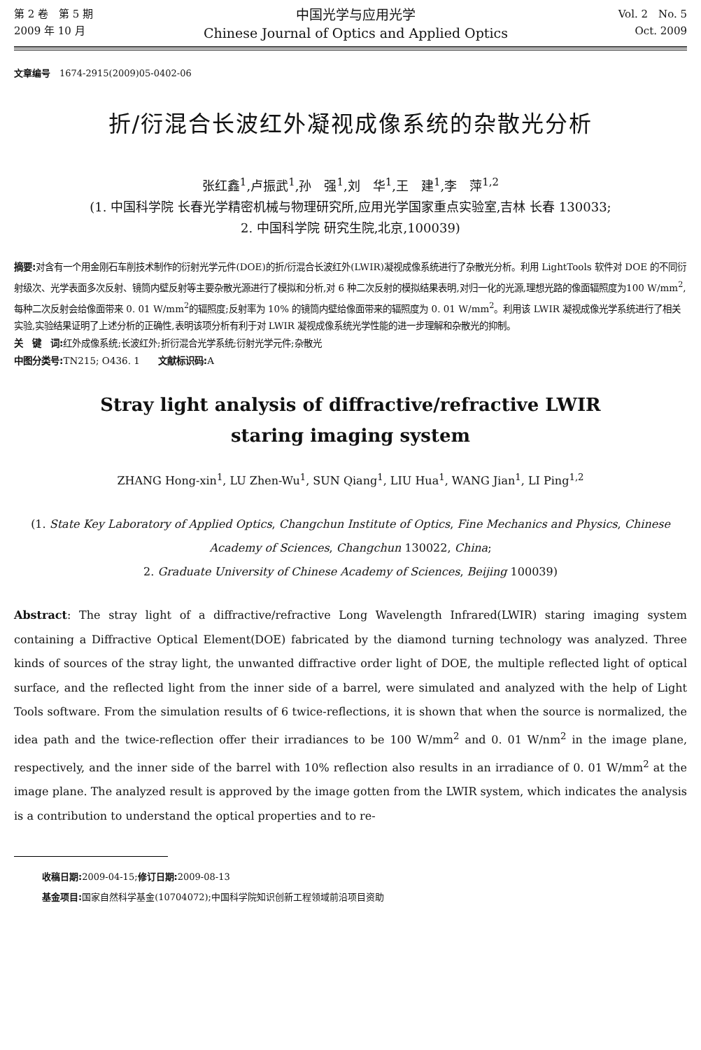第 2 卷　第 5 期
2009 年 10 月
中国光学与应用光学
Chinese Journal of Optics and Applied Optics
Vol. 2　No. 5
Oct. 2009
文章编号　1674-2915(2009)05-0402-06
折/衍混合长波红外凝视成像系统的杂散光分析
张红鑫<sup>1</sup>,卢振武<sup>1</sup>,孙　强<sup>1</sup>,刘　华<sup>1</sup>,王　建<sup>1</sup>,李　萍<sup>1,2</sup>
(1. 中国科学院 长春光学精密机械与物理研究所,应用光学国家重点实验室,吉林 长春 130033;
2. 中国科学院 研究生院,北京,100039)
摘要: 对含有一个用金刚石车削技术制作的衍射光学元件(DOE)的折/衍混合长波红外(LWIR)凝视成像系统进行了杂散光分析。利用 LightTools 软件对 DOE 的不同衍射级次、光学表面多次反射、镜筒内壁反射等主要杂散光源进行了模拟和分析,对 6 种二次反射的模拟结果表明,对归一化的光源,理想光路的像面辐照度为100 W/mm<sup>2</sup>,每种二次反射会给像面带来 0. 01 W/mm<sup>2</sup>的辐照度;反射率为 10% 的镜筒内壁给像面带来的辐照度为 0. 01 W/mm<sup>2</sup>。利用该 LWIR 凝视成像光学系统进行了相关实验,实验结果证明了上述分析的正确性,表明该项分析有利于对 LWIR 凝视成像系统光学性能的进一步理解和杂散光的抑制。
关　键　词: 红外成像系统;长波红外;折衍混合光学系统;衍射光学元件;杂散光
中图分类号: TN215; O436. 1　　文献标识码: A
Stray light analysis of diffractive/refractive LWIR
staring imaging system
ZHANG Hong-xin<sup>1</sup>, LU Zhen-Wu<sup>1</sup>, SUN Qiang<sup>1</sup>, LIU Hua<sup>1</sup>, WANG Jian<sup>1</sup>, LI Ping<sup>1,2</sup>
(1. State Key Laboratory of Applied Optics, Changchun Institute of Optics, Fine Mechanics and Physics, Chinese Academy of Sciences, Changchun 130022, China;
2. Graduate University of Chinese Academy of Sciences, Beijing 100039)
Abstract: The stray light of a diffractive/refractive Long Wavelength Infrared(LWIR) staring imaging system containing a Diffractive Optical Element(DOE) fabricated by the diamond turning technology was analyzed. Three kinds of sources of the stray light, the unwanted diffractive order light of DOE, the multiple reflected light of optical surface, and the reflected light from the inner side of a barrel, were simulated and analyzed with the help of Light Tools software. From the simulation results of 6 twice-reflections, it is shown that when the source is normalized, the idea path and the twice-reflection offer their irradiances to be 100 W/mm<sup>2</sup> and 0. 01 W/nm<sup>2</sup> in the image plane, respectively, and the inner side of the barrel with 10% reflection also results in an irradiance of 0. 01 W/mm<sup>2</sup> at the image plane. The analyzed result is approved by the image gotten from the LWIR system, which indicates the analysis is a contribution to understand the optical properties and to re-
收稿日期: 2009-04-15;修订日期: 2009-08-13
基金项目: 国家自然科学基金(10704072);中国科学院知识创新工程领域前沿项目资助